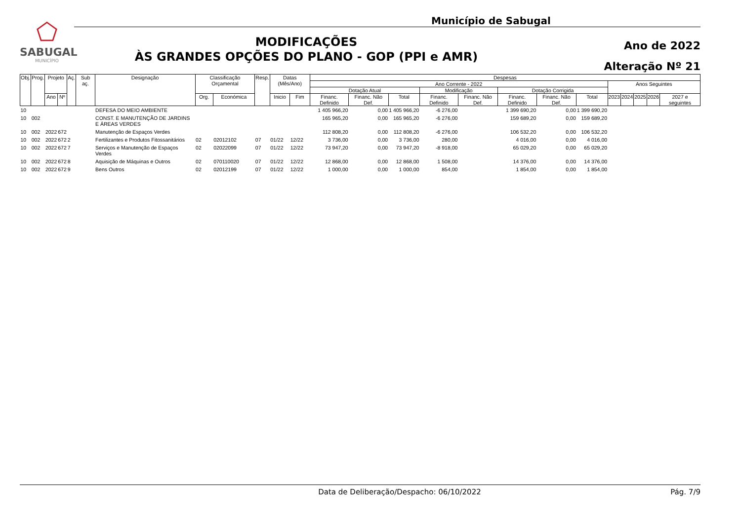⬠
SABUGAL
MUNICÍPIO
Município de Sabugal
MODIFICAÇÕES
ÀS GRANDES OPÇÕES DO PLANO - GOP (PPI e AMR)
Ano de 2022
Alteração Nº 21
| Obj. | Prog. | Projeto | | Aç. | Sub aç. | Designação | Classificação Orçamental | | Resp. | Datas (Mês/Ano) | | Despesas | | | | | | | | | | | | |
| --- | --- | --- | --- | --- | --- | --- | --- | --- | --- | --- | --- | --- | --- | --- | --- | --- | --- | --- | --- | --- | --- | --- | --- | --- |
| | | | | | | | | | | | | Ano Corrente - 2022 | | | | | | | | Anos Seguintes | | | | |
| | | | | | | | | | | | | Dotação Atual | | | Modificação | | Dotação Corrigida | | | | | | | |
| | | Ano | Nº | | | | Org. | Económica | | Inicio | Fim | Financ. Definido | Financ. Não Def. | Total | Financ. Definido | Financ. Não Def. | Financ. Definido | Financ. Não Def. | Total | 2023 | 2024 | 2025 | 2026 | 2027 e seguintes |
| 10 | | | | | | DEFESA DO MEIO AMBIENTE | | | | | | 1 405 966,20 | 0,00 | 1 405 966,20 | -6 276,00 | | 1 399 690,20 | 0,00 | 1 399 690,20 | | | | | |
| 10 | 002 | | | | | CONST. E MANUTENÇÃO DE JARDINS E ÁREAS VERDES | | | | | | 165 965,20 | 0,00 | 165 965,20 | -6 276,00 | | 159 689,20 | 0,00 | 159 689,20 | | | | | |
| 10 | 002 | 2022 | 672 | | | Manutenção de Espaços Verdes | | | | | | 112 808,20 | 0,00 | 112 808,20 | -6 276,00 | | 106 532,20 | 0,00 | 106 532,20 | | | | | |
| 10 | 002 | 2022 | 672 | 2 | | Fertilizantes e Produtos Fitossanitários | 02 | 02012102 | 07 | 01/22 | 12/22 | 3 736,00 | 0,00 | 3 736,00 | 280,00 | | 4 016,00 | 0,00 | 4 016,00 | | | | | |
| 10 | 002 | 2022 | 672 | 7 | | Serviços e Manutenção de Espaços Verdes | 02 | 02022099 | 07 | 01/22 | 12/22 | 73 947,20 | 0,00 | 73 947,20 | -8 918,00 | | 65 029,20 | 0,00 | 65 029,20 | | | | | |
| 10 | 002 | 2022 | 672 | 8 | | Aquisição de Máquinas e Outros | 02 | 070110020 | 07 | 01/22 | 12/22 | 12 868,00 | 0,00 | 12 868,00 | 1 508,00 | | 14 376,00 | 0,00 | 14 376,00 | | | | | |
| 10 | 002 | 2022 | 672 | 9 | | Bens Outros | 02 | 02012199 | 07 | 01/22 | 12/22 | 1 000,00 | 0,00 | 1 000,00 | 854,00 | | 1 854,00 | 0,00 | 1 854,00 | | | | | |
Data de Deliberação/Despacho: 06/10/2022
Pág. 7/9